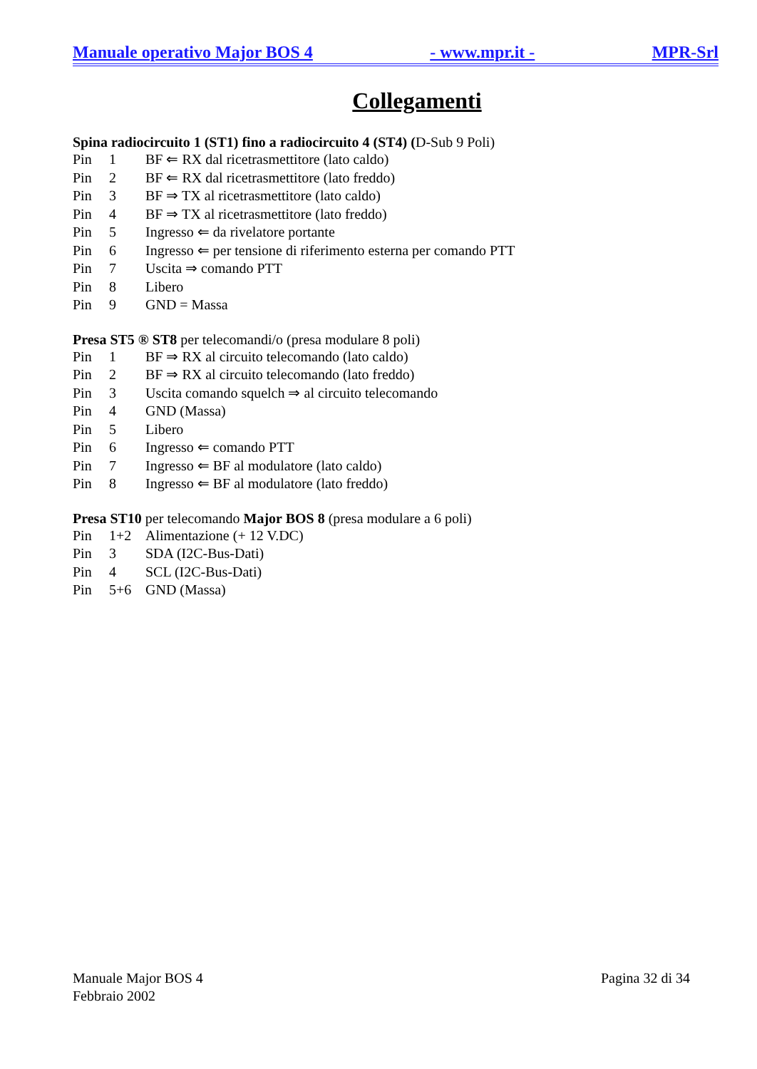Manuale operativo Major BOS 4 - www.mpr.it - MPR-Srl
Collegamenti
Spina radiocircuito 1 (ST1) fino a radiocircuito 4 (ST4) (D-Sub 9 Poli)
Pin 1 BF ⇐ RX dal ricetrasmettitore (lato caldo)
Pin 2 BF ⇐ RX dal ricetrasmettitore (lato freddo)
Pin 3 BF ⇒ TX al ricetrasmettitore (lato caldo)
Pin 4 BF ⇒ TX al ricetrasmettitore (lato freddo)
Pin 5 Ingresso ⇐ da rivelatore portante
Pin 6 Ingresso ⇐ per tensione di riferimento esterna per comando PTT
Pin 7 Uscita ⇒ comando PTT
Pin 8 Libero
Pin 9 GND = Massa
Presa ST5 ® ST8 per telecomandi/o (presa modulare 8 poli)
Pin 1 BF ⇒ RX al circuito telecomando (lato caldo)
Pin 2 BF ⇒ RX al circuito telecomando (lato freddo)
Pin 3 Uscita comando squelch ⇒ al circuito telecomando
Pin 4 GND (Massa)
Pin 5 Libero
Pin 6 Ingresso ⇐ comando PTT
Pin 7 Ingresso ⇐ BF al modulatore (lato caldo)
Pin 8 Ingresso ⇐ BF al modulatore (lato freddo)
Presa ST10 per telecomando Major BOS 8 (presa modulare a 6 poli)
Pin 1+2 Alimentazione (+ 12 V.DC)
Pin 3 SDA (I2C-Bus-Dati)
Pin 4 SCL (I2C-Bus-Dati)
Pin 5+6 GND (Massa)
Manuale Major BOS 4
Febbraio 2002
Pagina 32 di 34